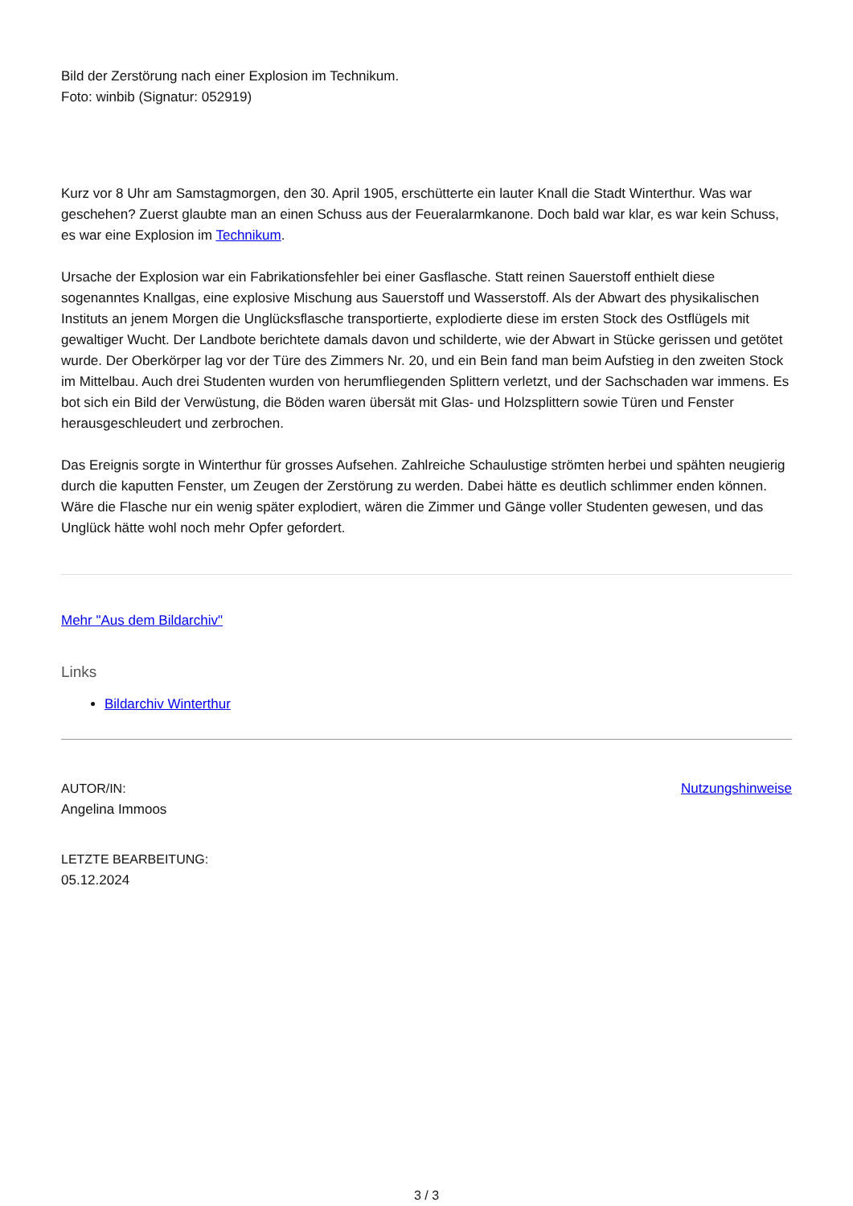Bild der Zerstörung nach einer Explosion im Technikum.
Foto: winbib (Signatur: 052919)
Kurz vor 8 Uhr am Samstagmorgen, den 30. April 1905, erschütterte ein lauter Knall die Stadt Winterthur. Was war geschehen? Zuerst glaubte man an einen Schuss aus der Feueralarmkanone. Doch bald war klar, es war kein Schuss, es war eine Explosion im Technikum.
Ursache der Explosion war ein Fabrikationsfehler bei einer Gasflasche. Statt reinen Sauerstoff enthielt diese sogenanntes Knallgas, eine explosive Mischung aus Sauerstoff und Wasserstoff. Als der Abwart des physikalischen Instituts an jenem Morgen die Unglücksflasche transportierte, explodierte diese im ersten Stock des Ostflügels mit gewaltiger Wucht. Der Landbote berichtete damals davon und schilderte, wie der Abwart in Stücke gerissen und getötet wurde. Der Oberkörper lag vor der Türe des Zimmers Nr. 20, und ein Bein fand man beim Aufstieg in den zweiten Stock im Mittelbau. Auch drei Studenten wurden von herumfliegenden Splittern verletzt, und der Sachschaden war immens. Es bot sich ein Bild der Verwüstung, die Böden waren übersät mit Glas- und Holzsplittern sowie Türen und Fenster herausgeschleudert und zerbrochen.
Das Ereignis sorgte in Winterthur für grosses Aufsehen. Zahlreiche Schaulustige strömten herbei und spähten neugierig durch die kaputten Fenster, um Zeugen der Zerstörung zu werden. Dabei hätte es deutlich schlimmer enden können. Wäre die Flasche nur ein wenig später explodiert, wären die Zimmer und Gänge voller Studenten gewesen, und das Unglück hätte wohl noch mehr Opfer gefordert.
Mehr "Aus dem Bildarchiv"
Links
Bildarchiv Winterthur
AUTOR/IN:
Angelina Immoos
LETZTE BEARBEITUNG:
05.12.2024
Nutzungshinweise
3 / 3